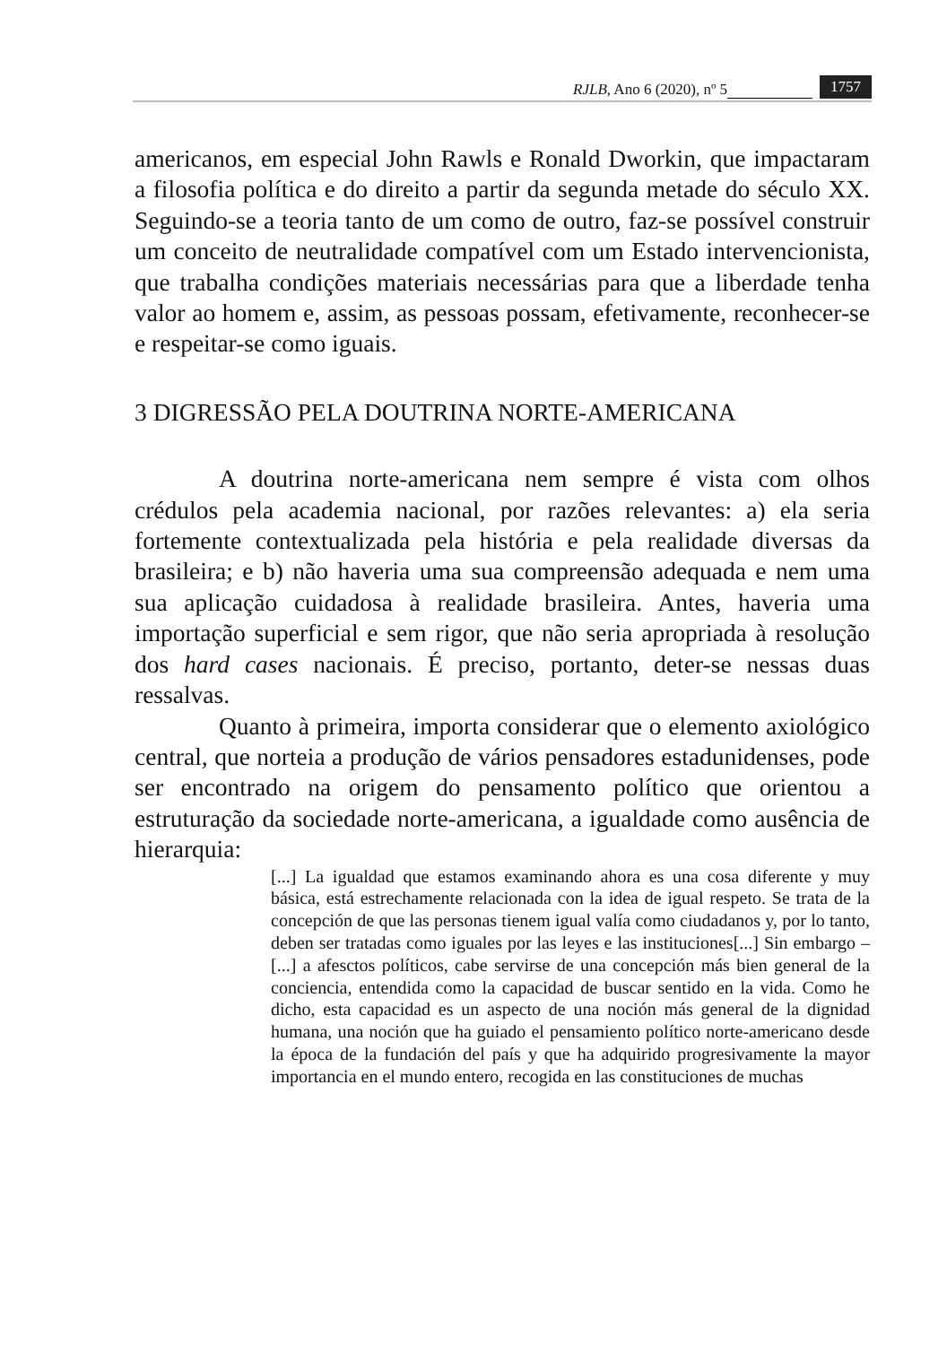RJLB, Ano 6 (2020), nº 5 1757
americanos, em especial John Rawls e Ronald Dworkin, que impactaram a filosofia política e do direito a partir da segunda metade do século XX. Seguindo-se a teoria tanto de um como de outro, faz-se possível construir um conceito de neutralidade compatível com um Estado intervencionista, que trabalha condições materiais necessárias para que a liberdade tenha valor ao homem e, assim, as pessoas possam, efetivamente, reconhecer-se e respeitar-se como iguais.
3 DIGRESSÃO PELA DOUTRINA NORTE-AMERICANA
A doutrina norte-americana nem sempre é vista com olhos crédulos pela academia nacional, por razões relevantes: a) ela seria fortemente contextualizada pela história e pela realidade diversas da brasileira; e b) não haveria uma sua compreensão adequada e nem uma sua aplicação cuidadosa à realidade brasileira. Antes, haveria uma importação superficial e sem rigor, que não seria apropriada à resolução dos hard cases nacionais. É preciso, portanto, deter-se nessas duas ressalvas.
Quanto à primeira, importa considerar que o elemento axiológico central, que norteia a produção de vários pensadores estadunidenses, pode ser encontrado na origem do pensamento político que orientou a estruturação da sociedade norte-americana, a igualdade como ausência de hierarquia:
[...] La igualdad que estamos examinando ahora es una cosa diferente y muy básica, está estrechamente relacionada con la idea de igual respeto. Se trata de la concepción de que las personas tienem igual valía como ciudadanos y, por lo tanto, deben ser tratadas como iguales por las leyes e las instituciones[...] Sin embargo – [...] a afesctos políticos, cabe servirse de una concepción más bien general de la conciencia, entendida como la capacidad de buscar sentido en la vida. Como he dicho, esta capacidad es un aspecto de una noción más general de la dignidad humana, una noción que ha guiado el pensamiento político norte-americano desde la época de la fundación del país y que ha adquirido progresivamente la mayor importancia en el mundo entero, recogida en las constituciones de muchas